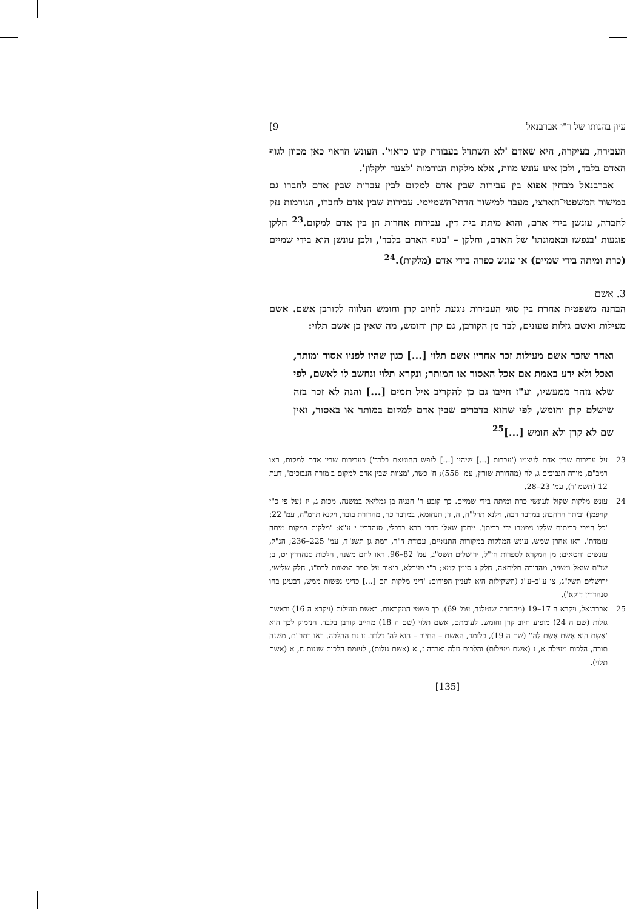עיון בהגותו של ר"י אברבנאל 9]
העבירה, בעיקרה, היא שאדם 'לא השתדל בעבודת קונו כראוי'. העונש הראוי כאן מכוון לגוף האדם בלבד, ולכן אינו עונש מוות, אלא מלקות הגורמות 'לצער ולקלון'.
אברבנאל מבחין אפוא בין עבירות שבין אדם למקום לבין עברות שבין אדם לחברו גם במישור המשפטי־הארצי, מעבר למישור הדתי־השמיימי. עבירות שבין אדם לחברו, הגורמות נזק לחברה, עונשן בידי אדם, והוא מיתת בית דין. עבירות אחרות הן בין אדם למקום.<sup>23</sup> חלקן פוגעות 'בנפשו ובאמונתו' של האדם, וחלקן – 'בגוף האדם בלבד', ולכן עונשן הוא בידי שמיים (כרת ומיתה בידי שמיים) או עונש כפרה בידי אדם (מלקות).<sup>24</sup>
3. אשם
הבחנה משפטית אחרת בין סוגי העבירות נוגעת לחיוב קרן וחומש הנלווה לקורבן אשם. אשם מעילות ואשם גזלות טעונים, לבד מן הקורבן, גם קרן וחומש, מה שאין כן אשם תלוי:
ואחר שזכר אשם מעילות זכר אחריו אשם תלוי [...] כגון שהיו לפניו אסור ומותר, ואכל ולא ידע באמת אם אכל האסור או המותר; ונקרא תלוי ונחשב לו לאשם, לפי שלא נזהר ממעשיו, וע"ז חייבו גם כן להקריב איל תמים [...] והנה לא זכר בזה שישלם קרן וחומש, לפי שהוא בדברים שבין אדם למקום במותר או באסור, ואין שם לא קרן ולא חומש [...]<sup>25</sup>
23 על עבירות שבין אדם לעצמו ('עברות [...] שיהיו [...] לנפש החוטאת בלבד') כעבירות שבין אדם למקום, ראו רמב"ם, מורה הנבוכים ג, לה (מהדורת שורץ, עמ' 556); ח' כשר, 'מצוות שבין אדם למקום ב'מורה הנבוכים', דעת 12 (תשמ"ד), עמ' 23–28.
24 עונש מלקות שקול לעונשי כרת ומיתה בידי שמיים. כך קובע ר' חנניה בן גמליאל במשנה, מכות ג, יז (על פי כ"י קויפמן) וביתר הרחבה: במדבר רבה, וילנא תרל"ח, ה, ד; תנחומא, במדבר כח, מהדורת בובר, וילנא תרמ"ה, עמ' 22: 'כל חייבי כריתות שלקו ניפטרו ידי כריתן'. ייתכן שאלו דברי רבא בבבלי, סנהדרין י ע"א: 'מלקות במקום מיתה עומדת'. ראו אהרן שמש, עונש המלקות במקורות התנאיים, עבודת ד"ר, רמת גן תשנ"ד, עמ' 225–236; הנ"ל, עונשים וחטאים: מן המקרא לספרות חז"ל, ירושלים תשס"ג, עמ' 82–96. ראו לחם משנה, הלכות סנהדרין יט, ב; שו"ת שואל ומשיב, מהדורה תליתאה, חלק ג סימן קמא; ר"י פערלא, ביאור על ספר המצוות לרס"ג, חלק שלישי, ירושלים תשל"ג, צו ע"ב–ע"ג (השקילות היא לעניין הפורום: 'דיני מלקות הם [...] כדיני נפשות ממש, דבעינן בהו סנהדרין דוקא').
25 אברבנאל, ויקרא ה 17–19 (מהדורת שוטלנד, עמ' 69). כך פשטי המקראות. באשם מעילות (ויקרא ה 16) ובאשם גזלות (שם ה 24) מופיע חיוב קרן וחומש. לעומתם, אשם תלוי (שם ה 18) מחייב קורבן בלבד. הנימוק לכך הוא 'אָשָׁם הוּא אָשֹׁם אָשַׁם לַה'' (שם ה 19), כלומר, האשם – החיוב – הוא לה' בלבד. זו גם ההלכה. ראו רמב"ם, משנה תורה, הלכות מעילה א, ג (אשם מעילות) והלכות גזלה ואבדה ז, א (אשם גזלות), לעומת הלכות שגגות ח, א (אשם תלוי).
[135]